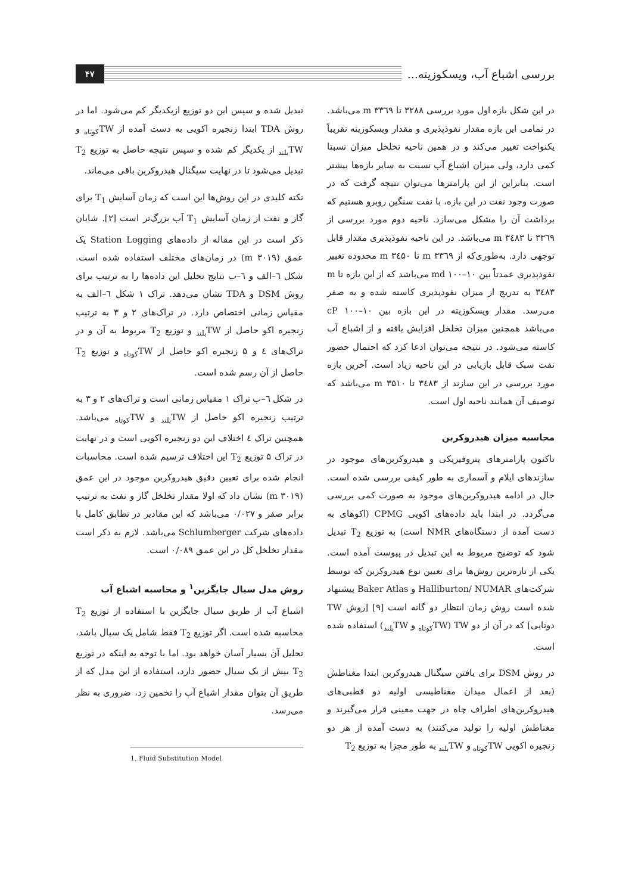بررسی اشباع آب، ویسکوزیته...
۴۷
در این شکل بازه اول مورد بررسی ۳۲۸۸ تا m ۳۳٦۹ می‌باشد. در تمامی این بازه مقدار نفوذپذیری و مقدار ویسکوزیته تقریباً یکنواخت تغییر می‌کند و در همین ناحیه تخلخل میزان نسبتا کمی دارد، ولی میزان اشباع آب نسبت به سایر بازه‌ها بیشتر است. بنابراین از این پارامترها می‌توان نتیجه گرفت که در صورت وجود نفت در این بازه، با نفت سنگین روبرو هستیم که برداشت آن را مشکل می‌سازد. ناحیه دوم مورد بررسی از ۳۳٦۹ تا m ۳٤۸۳ می‌باشد. در این ناحیه نفوذپذیری مقدار قابل توجهی دارد. به‌طوری‌که از m ۳۳٦۹ تا m ۳٤۵۰ محدوده تغییر نفوذپذیری عمدتاً بین md ۱۰۰–۱۰ می‌باشد که از این بازه تا m ۳٤۸۳ به تدریج از میزان نفوذپذیری کاسته شده و به صفر می‌رسد. مقدار ویسکوزیته در این بازه بین cP ۱۰۰–۱۰ می‌باشد همچنین میزان تخلخل افزایش یافته و از اشباع آب کاسته می‌شود. در نتیجه می‌توان ادعا کرد که احتمال حضور نفت سبک قابل بازیابی در این ناحیه زیاد است. آخرین بازه مورد بررسی در این سازند از ۳٤۸۳ تا m ۳۵۱۰ می‌باشد که توصیف آن همانند ناحیه اول است.
محاسبه میزان هیدروکربن
تاکنون پارامترهای پتروفیزیکی و هیدروکربن‌های موجود در سازندهای ایلام و آسماری به طور کیفی بررسی شده است. حال در ادامه هیدروکربن‌های موجود به صورت کمی بررسی می‌گردد. در ابتدا باید داده‌های اکویی CPMG (اکوهای به دست آمده از دستگاه‌های NMR است) به توزیع T<sub>2</sub> تبدیل شود که توضیح مربوط به این تبدیل در پیوست آمده است. یکی از تازه‌ترین روش‌ها برای تعیین نوع هیدروکربن که توسط شرکت‌های Halliburton/ NUMAR و Baker Atlas پیشنهاد شده است روش زمان انتظار دو گانه است [۹] [روش TW دوتایی] که در آن از دو TW (TW<sub>کوتاه</sub> و TW<sub>بلند</sub>) استفاده شده است.
در روش DSM برای یافتن سیگنال هیدروکربن ابتدا مغناطش (بعد از اعمال میدان مغناطیسی اولیه دو قطبی‌های هیدروکربن‌های اطراف چاه در جهت معینی قرار می‌گیرند و مغناطش اولیه را تولید می‌کنند) به دست آمده از هر دو زنجیره اکویی TW<sub>کوتاه</sub> و TW<sub>بلند</sub> به طور مجزا به توزیع T<sub>2</sub>
تبدیل شده و سپس این دو توزیع ازیکدیگر کم می‌شود. اما در روش TDA ابتدا زنجیره اکویی به دست آمده از TW<sub>کوتاه</sub> و TW<sub>بلند</sub> از یکدیگر کم شده و سپس نتیجه حاصل به توزیع T<sub>2</sub> تبدیل می‌شود تا در نهایت سیگنال هیدروکربن باقی می‌ماند.
نکته کلیدی در این روش‌ها این است که زمان آسایش T<sub>1</sub> برای گاز و نفت از زمان آسایش T<sub>1</sub> آب بزرگ‌تر است [۲]. شایان ذکر است در این مقاله از داده‌های Station Logging یک عمق (m ۳۰۱۹) در زمان‌های مختلف استفاده شده است. شکل ٦–الف و ٦–ب نتایج تحلیل این داده‌ها را به ترتیب برای روش DSM و TDA نشان می‌دهد. تراک ۱ شکل ٦–الف به مقیاس زمانی اختصاص دارد. در تراک‌های ۲ و ۳ به ترتیب زنجیره اکو حاصل از TW<sub>بلند</sub> و توزیع T<sub>2</sub> مربوط به آن و در تراک‌های ٤ و ۵ زنجیره اکو حاصل از TW<sub>کوتاه</sub> و توزیع T<sub>2</sub> حاصل از آن رسم شده است.
در شکل ٦–ب تراک ۱ مقیاس زمانی است و تراک‌های ۲ و ۳ به ترتیب زنجیره اکو حاصل از TW<sub>بلند</sub> و TW<sub>کوتاه</sub> می‌باشد. همچنین تراک ٤ اختلاف این دو زنجیره اکویی است و در نهایت در تراک ۵ توزیع T<sub>2</sub> این اختلاف ترسیم شده است. محاسبات انجام شده برای تعیین دقیق هیدروکربن موجود در این عمق (m ۳۰۱۹) نشان داد که اولا مقدار تخلخل گاز و نفت به ترتیب برابر صفر و ۰/۰۲۷ می‌باشد که این مقادیر در تطابق کامل با داده‌های شرکت Schlumberger می‌باشد. لازم به ذکر است مقدار تخلخل کل در این عمق ۰/۰۸۹ است.
روش مدل سیال جایگزین<sup>۱</sup> و محاسبه اشباع آب
اشباع آب از طریق سیال جایگزین با استفاده از توزیع T<sub>2</sub> محاسبه شده است. اگر توزیع T<sub>2</sub> فقط شامل یک سیال باشد، تحلیل آن بسیار آسان خواهد بود. اما با توجه به اینکه در توزیع T<sub>2</sub> بیش از یک سیال حضور دارد، استفاده از این مدل که از طریق آن بتوان مقدار اشباع آب را تخمین زد، ضروری به نظر می‌رسد.
1. Fluid Substitution Model